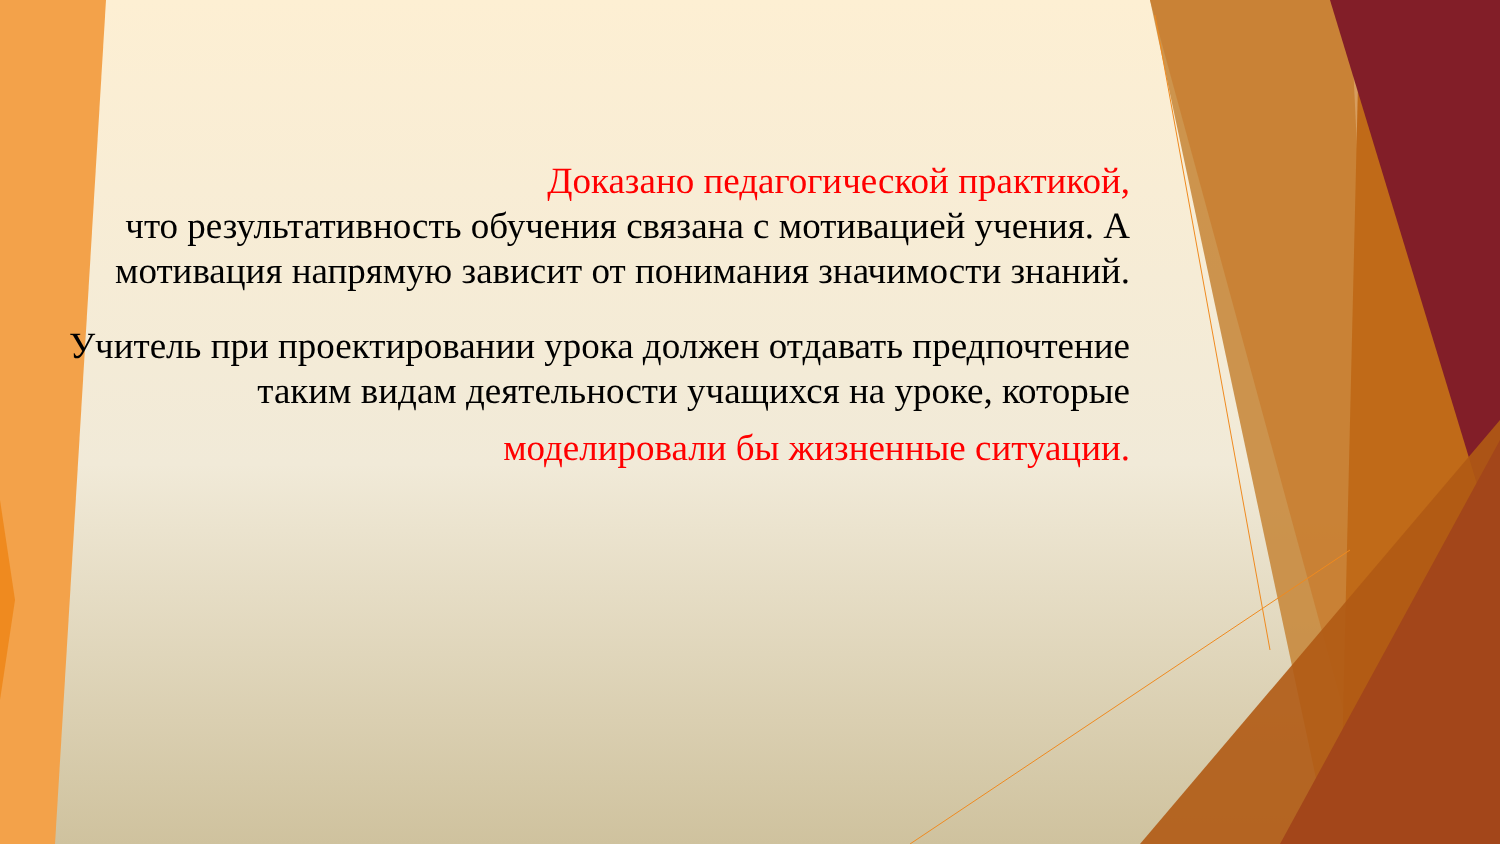Доказано педагогической практикой,
что результативность обучения связана с мотивацией учения. А мотивация напрямую зависит от понимания значимости знаний.
Учитель при проектировании урока должен отдавать предпочтение таким видам деятельности учащихся на уроке, которые
моделировали бы жизненные ситуации.